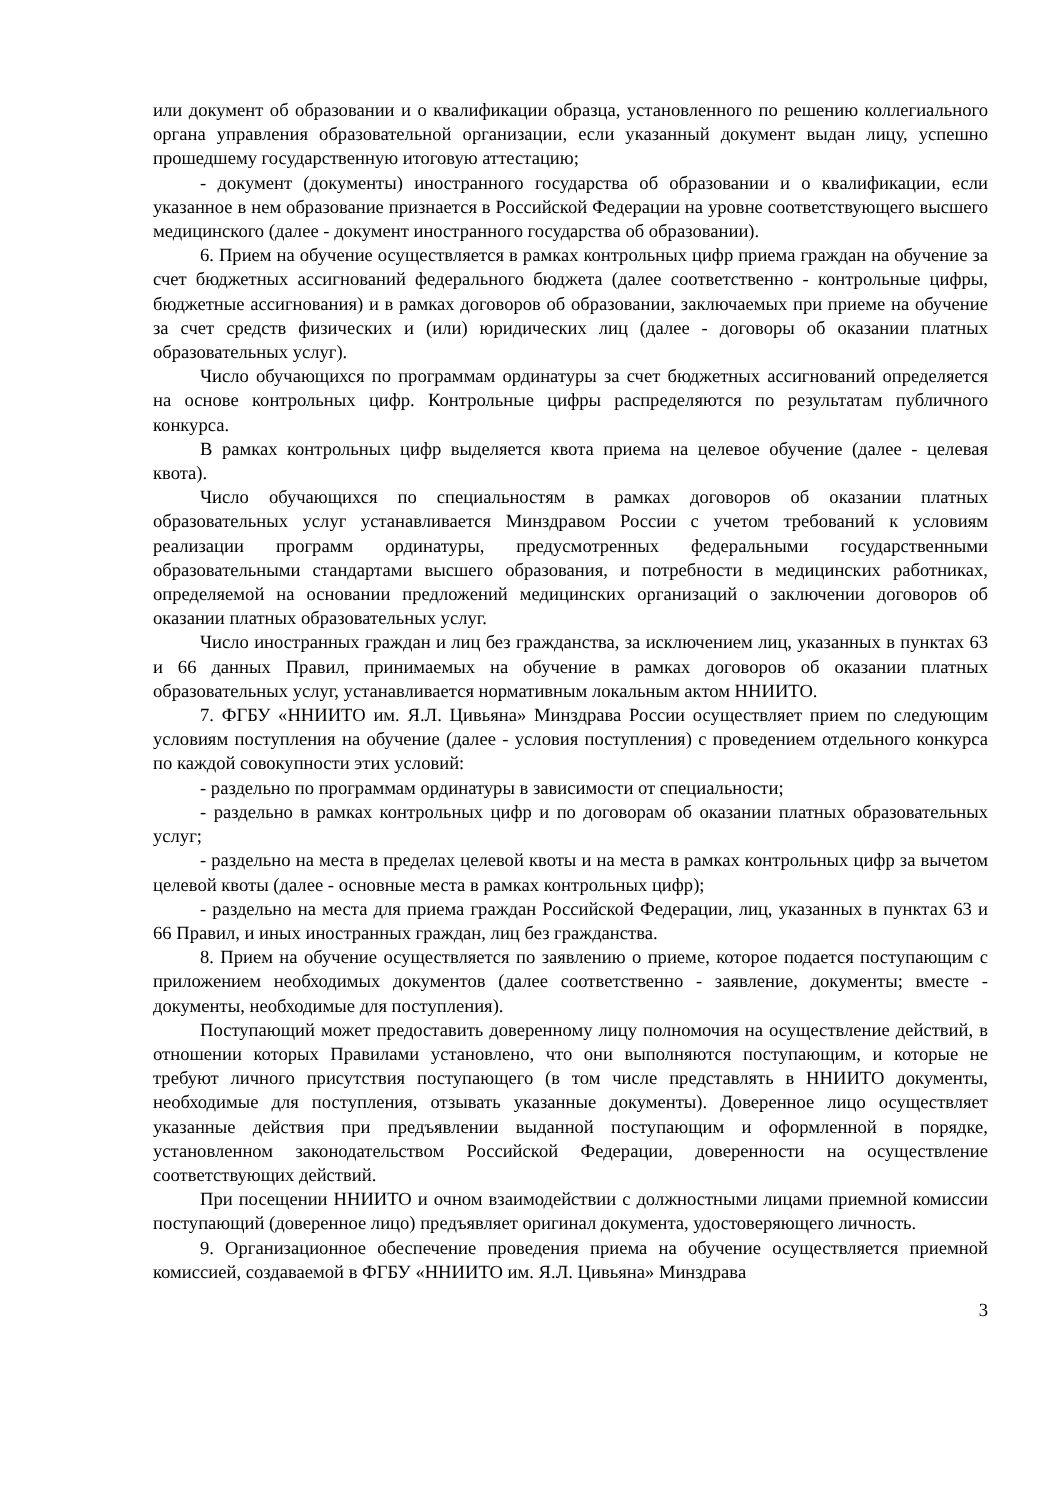или документ об образовании и о квалификации образца, установленного по решению коллегиального органа управления образовательной организации, если указанный документ выдан лицу, успешно прошедшему государственную итоговую аттестацию;
- документ (документы) иностранного государства об образовании и о квалификации, если указанное в нем образование признается в Российской Федерации на уровне соответствующего высшего медицинского (далее - документ иностранного государства об образовании).
6. Прием на обучение осуществляется в рамках контрольных цифр приема граждан на обучение за счет бюджетных ассигнований федерального бюджета (далее соответственно - контрольные цифры, бюджетные ассигнования) и в рамках договоров об образовании, заключаемых при приеме на обучение за счет средств физических и (или) юридических лиц (далее - договоры об оказании платных образовательных услуг).
Число обучающихся по программам ординатуры за счет бюджетных ассигнований определяется на основе контрольных цифр. Контрольные цифры распределяются по результатам публичного конкурса.
В рамках контрольных цифр выделяется квота приема на целевое обучение (далее - целевая квота).
Число обучающихся по специальностям в рамках договоров об оказании платных образовательных услуг устанавливается Минздравом России с учетом требований к условиям реализации программ ординатуры, предусмотренных федеральными государственными образовательными стандартами высшего образования, и потребности в медицинских работниках, определяемой на основании предложений медицинских организаций о заключении договоров об оказании платных образовательных услуг.
Число иностранных граждан и лиц без гражданства, за исключением лиц, указанных в пунктах 63 и 66 данных Правил, принимаемых на обучение в рамках договоров об оказании платных образовательных услуг, устанавливается нормативным локальным актом ННИИТО.
7. ФГБУ «ННИИТО им. Я.Л. Цивьяна» Минздрава России осуществляет прием по следующим условиям поступления на обучение (далее - условия поступления) с проведением отдельного конкурса по каждой совокупности этих условий:
- раздельно по программам ординатуры в зависимости от специальности;
- раздельно в рамках контрольных цифр и по договорам об оказании платных образовательных услуг;
- раздельно на места в пределах целевой квоты и на места в рамках контрольных цифр за вычетом целевой квоты (далее - основные места в рамках контрольных цифр);
- раздельно на места для приема граждан Российской Федерации, лиц, указанных в пунктах 63 и 66 Правил, и иных иностранных граждан, лиц без гражданства.
8. Прием на обучение осуществляется по заявлению о приеме, которое подается поступающим с приложением необходимых документов (далее соответственно - заявление, документы; вместе - документы, необходимые для поступления).
Поступающий может предоставить доверенному лицу полномочия на осуществление действий, в отношении которых Правилами установлено, что они выполняются поступающим, и которые не требуют личного присутствия поступающего (в том числе представлять в ННИИТО документы, необходимые для поступления, отзывать указанные документы). Доверенное лицо осуществляет указанные действия при предъявлении выданной поступающим и оформленной в порядке, установленном законодательством Российской Федерации, доверенности на осуществление соответствующих действий.
При посещении ННИИТО и очном взаимодействии с должностными лицами приемной комиссии поступающий (доверенное лицо) предъявляет оригинал документа, удостоверяющего личность.
9. Организационное обеспечение проведения приема на обучение осуществляется приемной комиссией, создаваемой в ФГБУ «ННИИТО им. Я.Л. Цивьяна» Минздрава
3